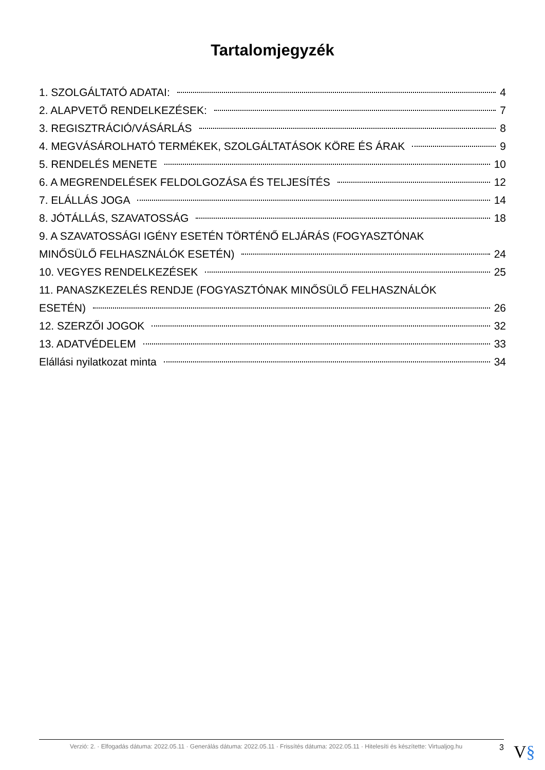Tartalomjegyzék
1. SZOLGÁLTATÓ ADATAI: 4
2. ALAPVETŐ RENDELKEZÉSEK: 7
3. REGISZTRÁCIÓ/VÁSÁRLÁS 8
4. MEGVÁSÁROLHATÓ TERMÉKEK, SZOLGÁLTATÁSOK KÖRE ÉS ÁRAK 9
5. RENDELÉS MENETE 10
6. A MEGRENDELÉSEK FELDOLGOZÁSA ÉS TELJESÍTÉS 12
7. ELÁLLÁS JOGA 14
8. JÓTÁLLÁS, SZAVATOSSÁG 18
9. A SZAVATOSSÁGI IGÉNY ESETÉN TÖRTÉNŐ ELJÁRÁS (FOGYASZTÓNAK
MINŐSÜLŐ FELHASZNÁLÓK ESETÉN) 24
10. VEGYES RENDELKEZÉSEK 25
11. PANASZKEZELÉS RENDJE (FOGYASZTÓNAK MINŐSÜLŐ FELHASZNÁLÓK
ESETÉN) 26
12. SZERZŐI JOGOK 32
13. ADATVÉDELEM 33
Elállási nyilatkozat minta 34
Verzió: 2. · Elfogadás dátuma: 2022.05.11 · Generálás dátuma: 2022.05.11 · Frissítés dátuma: 2022.05.11 · Hitelesíti és készítette: Virtualjog.hu 3
V§